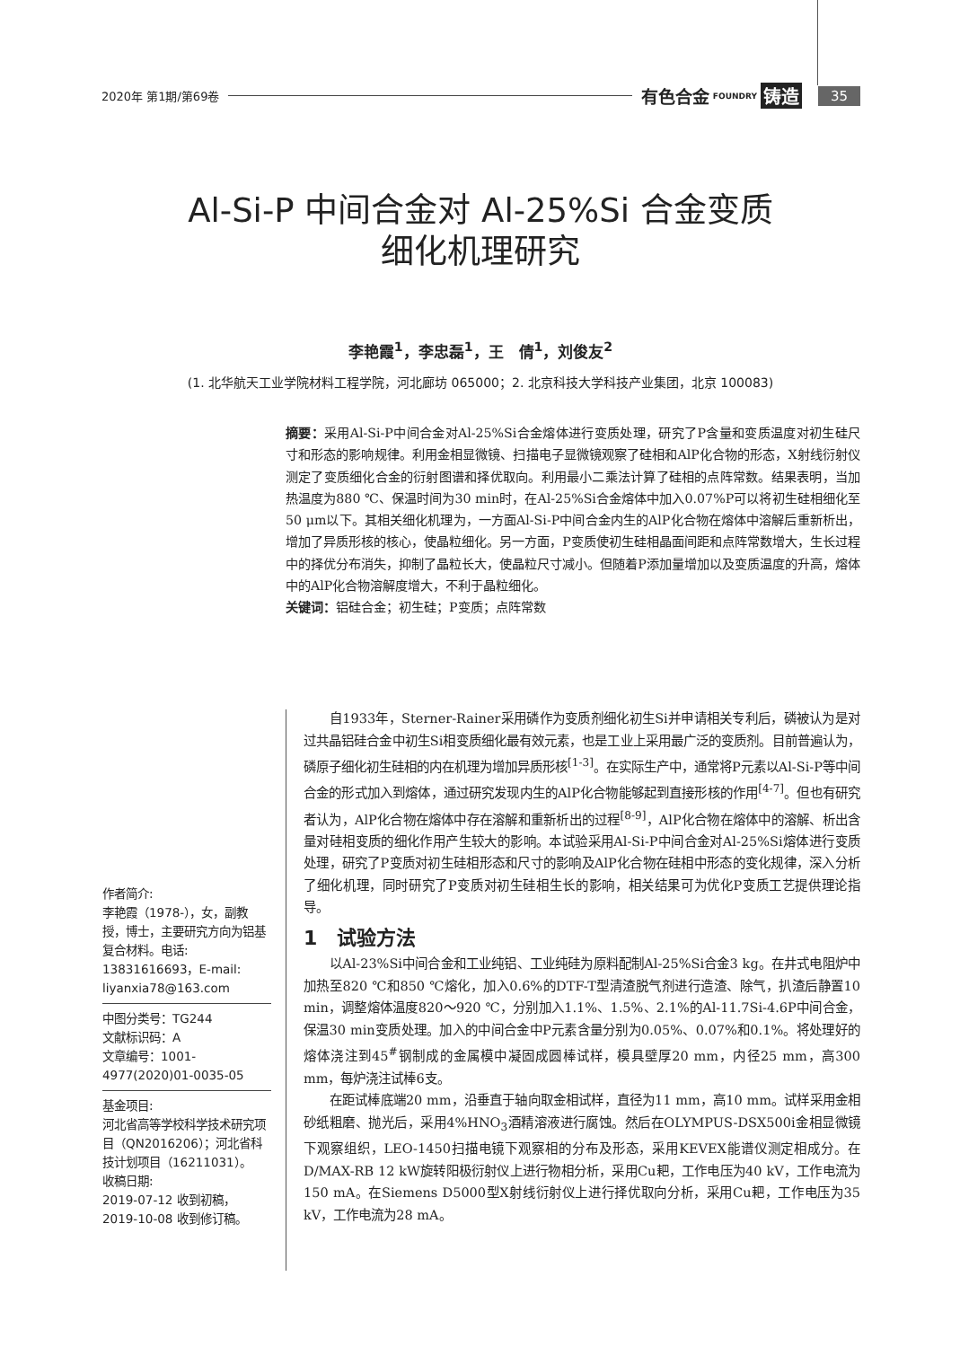2020年 第1期/第69卷 有色合金 FOUNDRY 铸造 35
Al-Si-P 中间合金对 Al-25%Si 合金变质
细化机理研究
李艳霞<sup>1</sup>，李忠磊<sup>1</sup>，王　倩<sup>1</sup>，刘俊友<sup>2</sup>
(1. 北华航天工业学院材料工程学院，河北廊坊 065000；2. 北京科技大学科技产业集团，北京 100083)
摘要：采用Al-Si-P中间合金对Al-25%Si合金熔体进行变质处理，研究了P含量和变质温度对初生硅尺寸和形态的影响规律。利用金相显微镜、扫描电子显微镜观察了硅相和AlP化合物的形态，X射线衍射仪测定了变质细化合金的衍射图谱和择优取向。利用最小二乘法计算了硅相的点阵常数。结果表明，当加热温度为880 ℃、保温时间为30 min时，在Al-25%Si合金熔体中加入0.07%P可以将初生硅相细化至50 μm以下。其相关细化机理为，一方面Al-Si-P中间合金内生的AlP化合物在熔体中溶解后重新析出，增加了异质形核的核心，使晶粒细化。另一方面，P变质使初生硅相晶面间距和点阵常数增大，生长过程中的择优分布消失，抑制了晶粒长大，使晶粒尺寸减小。但随着P添加量增加以及变质温度的升高，熔体中的AlP化合物溶解度增大，不利于晶粒细化。
关键词：铝硅合金；初生硅；P变质；点阵常数
作者简介:
李艳霞（1978-），女，副教授，博士，主要研究方向为铝基复合材料。电话: 13831616693，E-mail: liyanxia78@163.com
中图分类号：TG244
文献标识码：A
文章编号：1001-4977(2020)01-0035-05
基金项目:
河北省高等学校科学技术研究项目（QN2016206）；河北省科技计划项目（16211031）。
收稿日期:
2019-07-12 收到初稿，
2019-10-08 收到修订稿。
自1933年，Sterner-Rainer采用磷作为变质剂细化初生Si并申请相关专利后，磷被认为是对过共晶铝硅合金中初生Si相变质细化最有效元素，也是工业上采用最广泛的变质剂。目前普遍认为，磷原子细化初生硅相的内在机理为增加异质形核<sup>[1-3]</sup>。在实际生产中，通常将P元素以Al-Si-P等中间合金的形式加入到熔体，通过研究发现内生的AlP化合物能够起到直接形核的作用<sup>[4-7]</sup>。但也有研究者认为，AlP化合物在熔体中存在溶解和重新析出的过程<sup>[8-9]</sup>，AlP化合物在熔体中的溶解、析出含量对硅相变质的细化作用产生较大的影响。本试验采用Al-Si-P中间合金对Al-25%Si熔体进行变质处理，研究了P变质对初生硅相形态和尺寸的影响及AlP化合物在硅相中形态的变化规律，深入分析了细化机理，同时研究了P变质对初生硅相生长的影响，相关结果可为优化P变质工艺提供理论指导。
1　试验方法
以Al-23%Si中间合金和工业纯铝、工业纯硅为原料配制Al-25%Si合金3 kg。在井式电阻炉中加热至820 ℃和850 ℃熔化，加入0.6%的DTF-T型清渣脱气剂进行造渣、除气，扒渣后静置10 min，调整熔体温度820～920 ℃，分别加入1.1%、1.5%、2.1%的Al-11.7Si-4.6P中间合金，保温30 min变质处理。加入的中间合金中P元素含量分别为0.05%、0.07%和0.1%。将处理好的熔体浇注到45<sup>#</sup>钢制成的金属模中凝固成圆棒试样，模具壁厚20 mm，内径25 mm，高300 mm，每炉浇注试棒6支。
在距试棒底端20 mm，沿垂直于轴向取金相试样，直径为11 mm，高10 mm。试样采用金相砂纸粗磨、抛光后，采用4%HNO<sub>3</sub>酒精溶液进行腐蚀。然后在OLYMPUS-DSX500i金相显微镜下观察组织，LEO-1450扫描电镜下观察相的分布及形态，采用KEVEX能谱仪测定相成分。在D/MAX-RB 12 kW旋转阳极衍射仪上进行物相分析，采用Cu耙，工作电压为40 kV，工作电流为150 mA。在Siemens D5000型X射线衍射仪上进行择优取向分析，采用Cu耙，工作电压为35 kV，工作电流为28 mA。